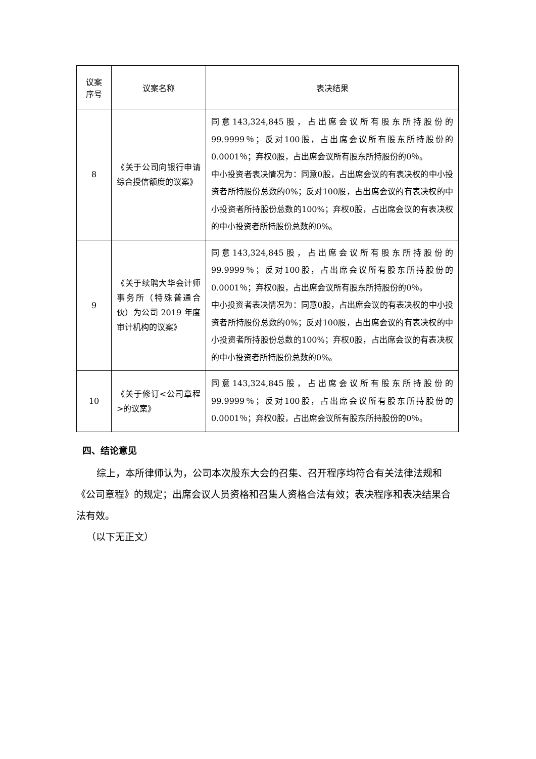| 议案 序号 | 议案名称 | 表决结果 |
| --- | --- | --- |
| 8 | 《关于公司向银行申请综合授信额度的议案》 | 同意143,324,845股，占出席会议所有股东所持股份的99.9999％；反对100股，占出席会议所有股东所持股份的0.0001％；弃权0股，占出席会议所有股东所持股份的0％。 中小投资者表决情况为：同意0股，占出席会议的有表决权的中小投资者所持股份总数的0%；反对100股，占出席会议的有表决权的中小投资者所持股份总数的100%；弃权0股，占出席会议的有表决权的中小投资者所持股份总数的0%。 |
| 9 | 《关于续聘大华会计师事务所（特殊普通合伙）为公司 2019 年度审计机构的议案》 | 同意143,324,845股，占出席会议所有股东所持股份的99.9999％；反对100股，占出席会议所有股东所持股份的0.0001％；弃权0股，占出席会议所有股东所持股份的0％。 中小投资者表决情况为：同意0股，占出席会议的有表决权的中小投资者所持股份总数的0%；反对100股，占出席会议的有表决权的中小投资者所持股份总数的100%；弃权0股，占出席会议的有表决权的中小投资者所持股份总数的0%。 |
| 10 | 《关于修订<公司章程>的议案》 | 同意143,324,845股，占出席会议所有股东所持股份的99.9999％；反对100股，占出席会议所有股东所持股份的0.0001％；弃权0股，占出席会议所有股东所持股份的0％。 |
四、结论意见
综上，本所律师认为，公司本次股东大会的召集、召开程序均符合有关法律法规和《公司章程》的规定；出席会议人员资格和召集人资格合法有效；表决程序和表决结果合法有效。
（以下无正文）